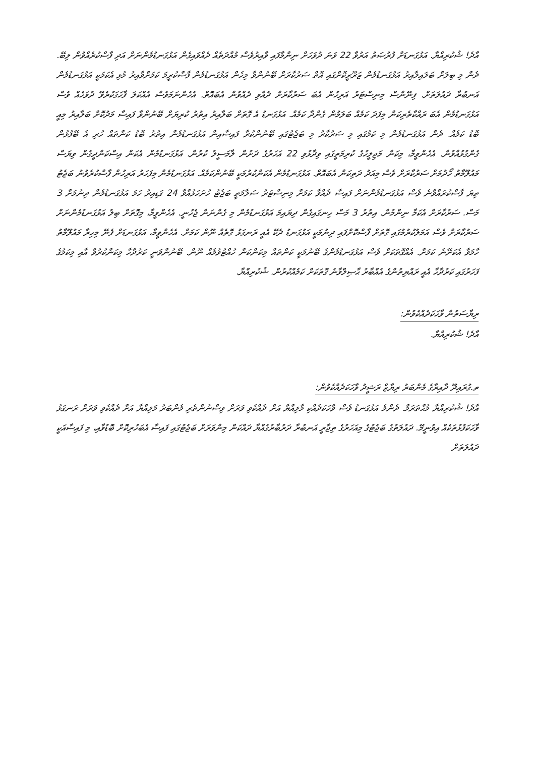އާދެ! ޝުކުރިއްޔާ. އަޅުގަނޑަށް ފުރުޞަތު އަރުވާ 22 ވަނަ ދުވަހަށް ނިންމާފައި ވާއިރުވެސް މުއްދަތެއް ދެއްވައިގެން އަޅުގަނޑުމެންނަށް އަދި ފާސްކުރެއްވުން ލިބޭ. ދެން މި ބިލަށް ބަލައިލާއިރު އަޅުގަނޑުމެން ޒަރޫރީކޮށްގައި އޮތް ސަރުކާރަށް ބޭނުންވާ މިހެން އަޅުގަނޑުމެން ފާސްކުރީމަ ކަމަށްވާއިރު މުޅި އެކަމަކީ އަޅުގަނޑުމެން އަނބުރާ ދައުލަތަށް. ފިނޭންސް މިނިސްޓަރު އަރިހުން އެބަ ސަރުކާރަށް ދެއްވި ދެއްވުން އެބައޮތް. އެހެންނަމަވެސް އެއްކަލަ ފާހަގަކުރެވޭ ދުވަހެއް ވެސް އަޅުގަނޑުމެން އެބަ ރައްކާތެރިކަން މިފަދަ ކަމެއް ބަލަމުން ގެންދާ ކަމެއް. އަޅުގަނޑު އެ ގޮތަށް ބަލާއިރު އިތުރު ކުރިޔަށް ބޭނުންވާ ފައިސާ މަދުކޮށް ބަލާއިރު މިއީ ބޮޑު ކަމެއް. ދެން އަޅުގަނޑުމެން މި ކަމުގައި މި ސަރުކާރު މި ބަޖެޓުގައި ބޭނުންކުރާ ފައިސާއިން އަޅުގަނޑުމެން އިތުރު ބޮޑު ކަންތައް ހުރި އެ ބޭފުޅުން ގެންގުޅުއްވުން. އެހެންވީމާ، މިކަން މަޖިލީހުގެ ކުރިމަތީގައި ވިދާޅުވި 22 އަހަރުގެ ދަށުން ލާމަސީލު ކުރުން. އަޅުގަނޑުމެން އެކަން އިސްކަންދީގެން ވިޔަސް މައުލޫމާތު ހޯދުމަށް ސަރުކާރަށް ވެސް މިއަދު ދަތިކަން އެބައޮތް. އަޅުގަނޑުމެން އެކަންކުރުމަކީ ބޭނުންކަމެއް. އަޅުގަނޑުމެން މިފަހަރު އަރިހުން ފާސްކުރެވުނު ބަޖެޓު ތިޔަ ފާސްކުރައްވާނެ ވެސް އަޅުގަނޑުމެންނަށް ފައިސާ ދެއްވާ ކަމަށް މިނިސްޓަރު ސަލާމަތީ ބަޖެޓު ހުށަހަޅުއްވާ 24 ގަޑިއިރު ހަމަ އަޅުގަނޑުމެން ދިނުމަށް 3 މަސް. ސަރުކާރަށް އެކަމާ ނިންމުން. އިތުރު 3 މަސް ހިނގައިގެން ދިޔައިމަ އަޅުގަނޑުމެން މި ގެންނަން ޖެހުނީ. އެހެންވީމާ، މިގޮތަށް ބިލު އަޅުގަނޑުމެންނަށް ސަރުކާރަށް ވެސް އަމަލުކުރުމުގައި ގޮތަށް ފާސްކޮށްފައި ދިނުމަކީ އަޅުގަނޑު ދެކޭ އެއީ ރަނގަޅު ގޮތެއް ނޫން ކަމަށް. އެހެންވީމާ، އަޅުގަނޑަށް ފެނޭ މިހިރާ މައުލޫމާތު ހާމަވާ އެކަށޭނެ ކަމަށް. އެއްގޮތަކަށް ވެސް އަޅުގަނޑުމެންގެ ބޭނުމަކީ ކަންތައް މިކަންކަން ހުއްޓުވުމެއް ނޫން. ބޭނުންވަނީ ކަރުދާހާ މިކަންކުރުވާ އާއި މިކަމުގެ ފަހަރުގައި ކަރުދާހާ އެއީ ރައްޔިތުންގެ އެއްބާރު ޙާޞިލްވާނެ ގޮތަކަށް ކަމެއްކުރުން. ޝުކުރިއްޔާ.
ރިޔާސަތުން ވާހަކަދެއްކެވުން:
އާދެ! ޝުކުރިއްޔާ.
ތ.ގުރައިދޫ ދާއިރާގެ މެންބަރު ރިޔާޒް ރަޝީދު ވާހަކަދެއްކެވުން:
އާދެ! ޝުކުރިއްޔާ މުޙްތަރަމް. ދެންމެ އަޅުގަނޑު ވެސް ވާހަކަދެއްކި މާލިއްޔާ އަށް ދެއްކެވި ވަރަށް ވިސްނުންތެރި މެންބަރު މަލިއްޔާ އަށް ދެއްކެވި ވަރަށް ރަނގަޅު ވާހަކަފުޅުތަކެއް އިވުނީމޭ. ދައުލަތުގެ ބަޖެޓުގެ މިއަހަރުގެ ތިޖާރީ އަނބުރާ ދަރުބާރުގެއްޔާ ދައްކަން މިންވަރަށް ބަޖެޓުގައި ފައިސާ އެބަހުރިކޮށް ބޮޑުވާއި، މި ފައިސާއަކީ ދައުލަތަށް